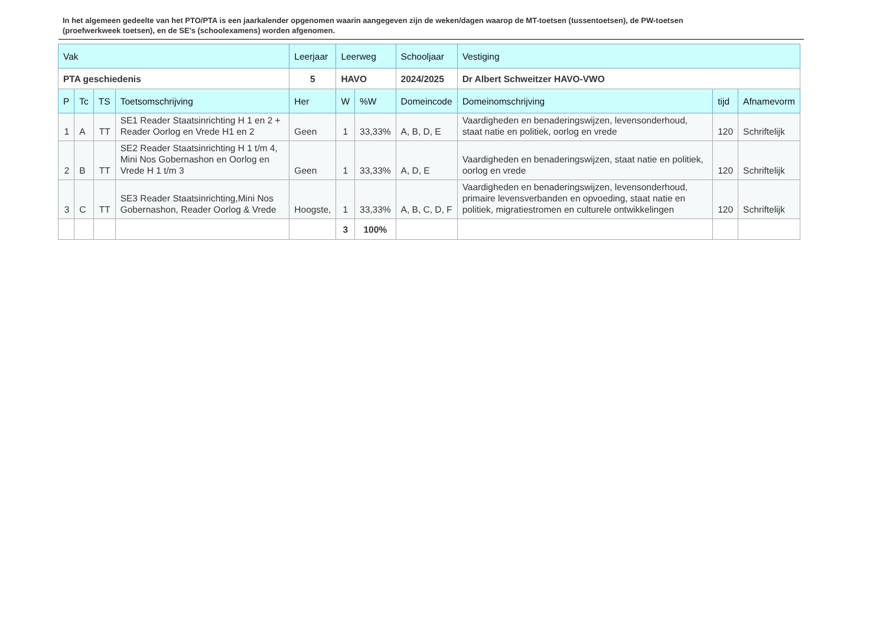In het algemeen gedeelte van het PTO/PTA is een jaarkalender opgenomen waarin aangegeven zijn de weken/dagen waarop de MT-toetsen (tussentoetsen), de PW-toetsen (proefwerkweek toetsen), en de SE’s (schoolexamens) worden afgenomen.
| Vak | | | | Leerjaar | Leerweg | | Schooljaar | Vestiging | | |
| PTA geschiedenis | | | | 5 | HAVO | | 2024/2025 | Dr Albert Schweitzer HAVO-VWO | | |
| P | Tc | TS | Toetsomschrijving | Her | W | %W | Domeincode | Domeinomschrijving | tijd | Afnamevorm |
| 1 | A | TT | SE1 Reader Staatsinrichting H 1 en 2 + Reader Oorlog en Vrede H1 en 2 | Geen | 1 | 33,33% | A, B, D, E | Vaardigheden en benaderingswijzen, levensonderhoud, staat natie en politiek, oorlog en vrede | 120 | Schriftelijk |
| 2 | B | TT | SE2 Reader Staatsinrichting H 1 t/m 4, Mini Nos Gobernashon en Oorlog en Vrede H 1 t/m 3 | Geen | 1 | 33,33% | A, D, E | Vaardigheden en benaderingswijzen, staat natie en politiek, oorlog en vrede | 120 | Schriftelijk |
| 3 | C | TT | SE3 Reader Staatsinrichting,Mini Nos Gobernashon, Reader Oorlog & Vrede | Hoogste, | 1 | 33,33% | A, B, C, D, F | Vaardigheden en benaderingswijzen, levensonderhoud, primaire levensverbanden en opvoeding, staat natie en politiek, migratiestromen en culturele ontwikkelingen | 120 | Schriftelijk |
| | | | | | 3 | 100% | | | | |